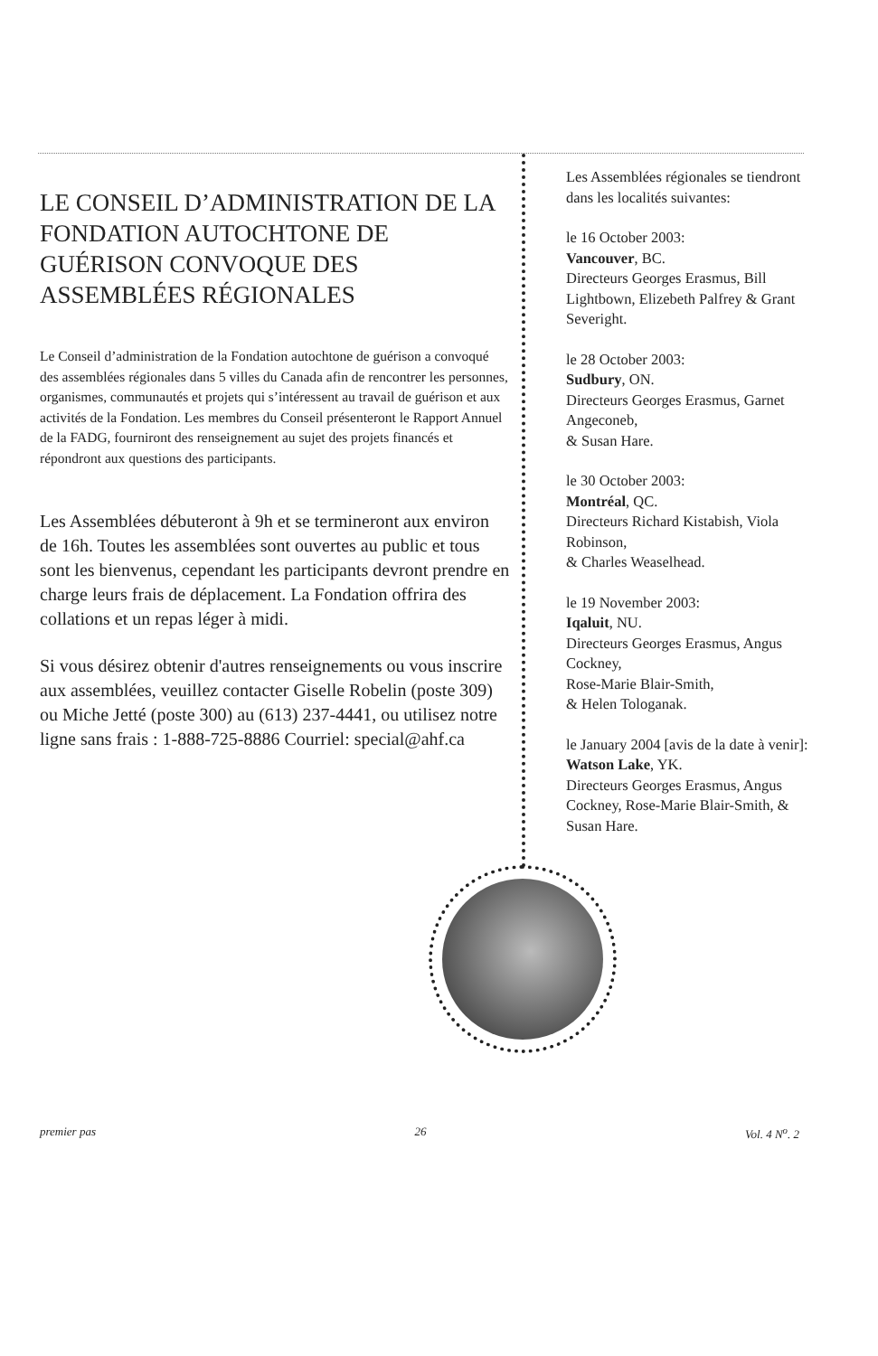LE CONSEIL D’ADMINISTRATION DE LA FONDATION AUTOCHTONE DE GUÉRISON CONVOQUE DES ASSEMBLÉES RÉGIONALES
Le Conseil d’administration de la Fondation autochtone de guérison a convoqué des assemblées régionales dans 5 villes du Canada afin de rencontrer les personnes, organismes, communautés et projets qui s’intéressent au travail de guérison et aux activités de la Fondation. Les membres du Conseil présenteront le Rapport Annuel de la FADG, fourniront des renseignement au sujet des projets financés et répondront aux questions des participants.
Les Assemblées débuteront à 9h et se termineront aux environ de 16h. Toutes les assemblées sont ouvertes au public et tous sont les bienvenus, cependant les participants devront prendre en charge leurs frais de déplacement. La Fondation offrira des collations et un repas léger à midi.
Si vous désirez obtenir d'autres renseignements ou vous inscrire aux assemblées, veuillez contacter Giselle Robelin (poste 309) ou Miche Jetté (poste 300) au (613) 237-4441, ou utilisez notre ligne sans frais : 1-888-725-8886 Courriel: special@ahf.ca
Les Assemblées régionales se tiendront dans les localités suivantes:
le 16 October 2003:
Vancouver, BC.
Directeurs Georges Erasmus, Bill Lightbown, Elizebeth Palfrey & Grant Severight.
le 28 October 2003:
Sudbury, ON.
Directeurs Georges Erasmus, Garnet Angeconeb,
& Susan Hare.
le 30 October 2003:
Montréal, QC.
Directeurs Richard Kistabish, Viola Robinson,
& Charles Weaselhead.
le 19 November 2003:
Iqaluit, NU.
Directeurs Georges Erasmus, Angus Cockney,
Rose-Marie Blair-Smith,
& Helen Tologanak.
le January 2004 [avis de la date à venir]:
Watson Lake, YK.
Directeurs Georges Erasmus, Angus Cockney, Rose-Marie Blair-Smith, & Susan Hare.
premier pas 26 Vol. 4 N<sup>o</sup>. 2